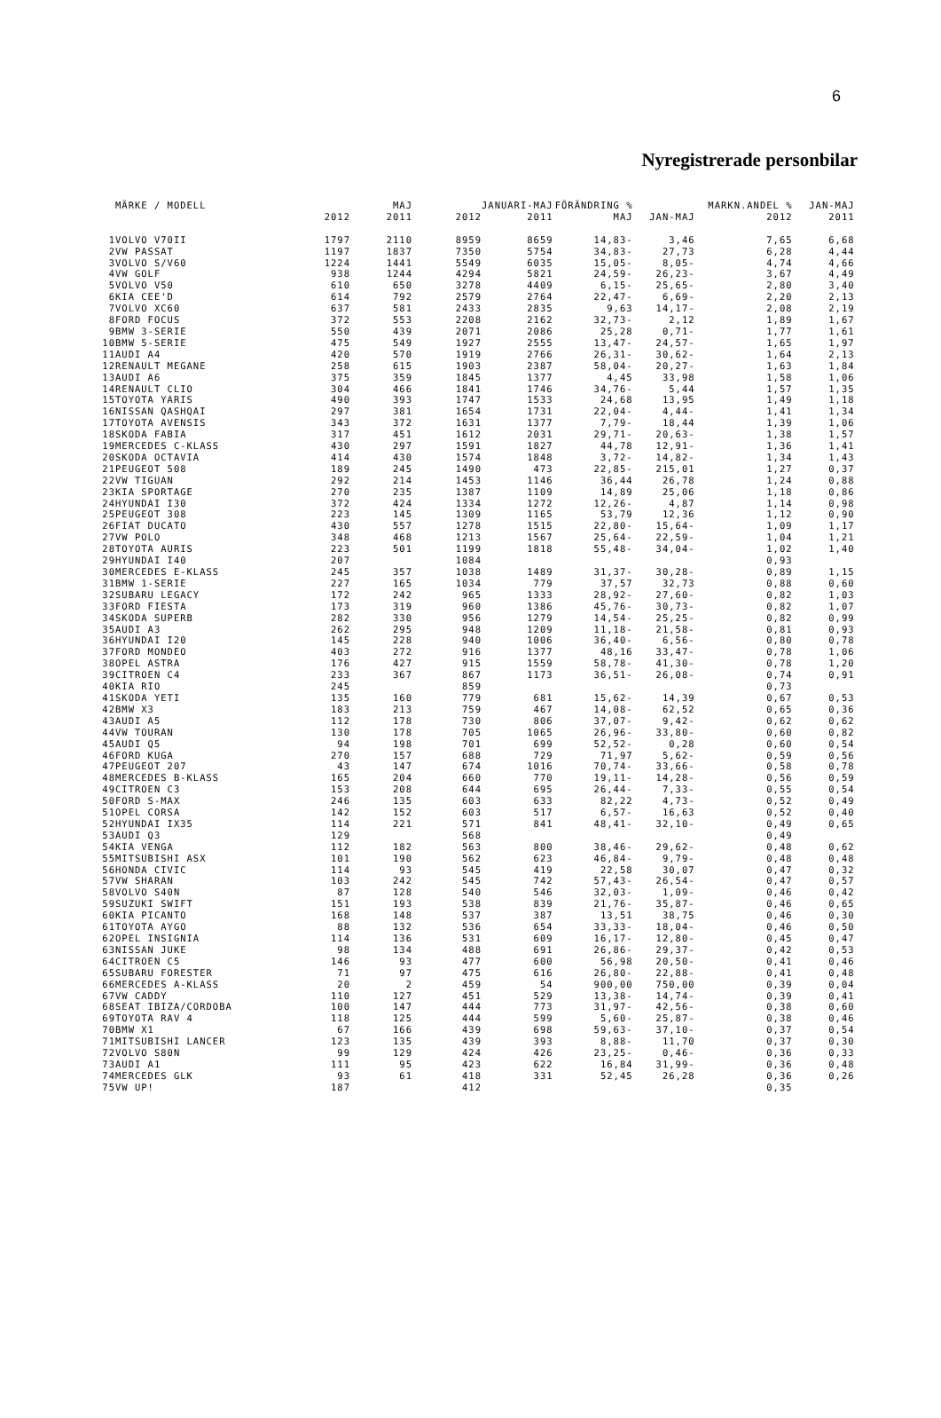6
Nyregistrerade personbilar
| | MÄRKE / MODELL | | MAJ | | JANUARI-MAJ | FÖRÄNDRING % | | MARKN.ANDEL % | JAN-MAJ |
| --- | --- | --- | --- | --- | --- | --- | --- | --- | --- |
| | | 2012 | 2011 | 2012 | 2011 | MAJ | JAN-MAJ | 2012 | 2011 |
| 1 | VOLVO V70II | 1797 | 2110 | 8959 | 8659 | 14,83- | 3,46 | 7,65 | 6,68 |
| 2 | VW PASSAT | 1197 | 1837 | 7350 | 5754 | 34,83- | 27,73 | 6,28 | 4,44 |
| 3 | VOLVO S/V60 | 1224 | 1441 | 5549 | 6035 | 15,05- | 8,05- | 4,74 | 4,66 |
| 4 | VW GOLF | 938 | 1244 | 4294 | 5821 | 24,59- | 26,23- | 3,67 | 4,49 |
| 5 | VOLVO V50 | 610 | 650 | 3278 | 4409 | 6,15- | 25,65- | 2,80 | 3,40 |
| 6 | KIA CEE'D | 614 | 792 | 2579 | 2764 | 22,47- | 6,69- | 2,20 | 2,13 |
| 7 | VOLVO XC60 | 637 | 581 | 2433 | 2835 | 9,63 | 14,17- | 2,08 | 2,19 |
| 8 | FORD FOCUS | 372 | 553 | 2208 | 2162 | 32,73- | 2,12 | 1,89 | 1,67 |
| 9 | BMW 3-SERIE | 550 | 439 | 2071 | 2086 | 25,28 | 0,71- | 1,77 | 1,61 |
| 10 | BMW 5-SERIE | 475 | 549 | 1927 | 2555 | 13,47- | 24,57- | 1,65 | 1,97 |
| 11 | AUDI A4 | 420 | 570 | 1919 | 2766 | 26,31- | 30,62- | 1,64 | 2,13 |
| 12 | RENAULT MEGANE | 258 | 615 | 1903 | 2387 | 58,04- | 20,27- | 1,63 | 1,84 |
| 13 | AUDI A6 | 375 | 359 | 1845 | 1377 | 4,45 | 33,98 | 1,58 | 1,06 |
| 14 | RENAULT CLIO | 304 | 466 | 1841 | 1746 | 34,76- | 5,44 | 1,57 | 1,35 |
| 15 | TOYOTA YARIS | 490 | 393 | 1747 | 1533 | 24,68 | 13,95 | 1,49 | 1,18 |
| 16 | NISSAN QASHQAI | 297 | 381 | 1654 | 1731 | 22,04- | 4,44- | 1,41 | 1,34 |
| 17 | TOYOTA AVENSIS | 343 | 372 | 1631 | 1377 | 7,79- | 18,44 | 1,39 | 1,06 |
| 18 | SKODA FABIA | 317 | 451 | 1612 | 2031 | 29,71- | 20,63- | 1,38 | 1,57 |
| 19 | MERCEDES C-KLASS | 430 | 297 | 1591 | 1827 | 44,78 | 12,91- | 1,36 | 1,41 |
| 20 | SKODA OCTAVIA | 414 | 430 | 1574 | 1848 | 3,72- | 14,82- | 1,34 | 1,43 |
| 21 | PEUGEOT 508 | 189 | 245 | 1490 | 473 | 22,85- | 215,01 | 1,27 | 0,37 |
| 22 | VW TIGUAN | 292 | 214 | 1453 | 1146 | 36,44 | 26,78 | 1,24 | 0,88 |
| 23 | KIA SPORTAGE | 270 | 235 | 1387 | 1109 | 14,89 | 25,06 | 1,18 | 0,86 |
| 24 | HYUNDAI I30 | 372 | 424 | 1334 | 1272 | 12,26- | 4,87 | 1,14 | 0,98 |
| 25 | PEUGEOT 308 | 223 | 145 | 1309 | 1165 | 53,79 | 12,36 | 1,12 | 0,90 |
| 26 | FIAT DUCATO | 430 | 557 | 1278 | 1515 | 22,80- | 15,64- | 1,09 | 1,17 |
| 27 | VW POLO | 348 | 468 | 1213 | 1567 | 25,64- | 22,59- | 1,04 | 1,21 |
| 28 | TOYOTA AURIS | 223 | 501 | 1199 | 1818 | 55,48- | 34,04- | 1,02 | 1,40 |
| 29 | HYUNDAI I40 | 207 | | 1084 | | | | 0,93 | |
| 30 | MERCEDES E-KLASS | 245 | 357 | 1038 | 1489 | 31,37- | 30,28- | 0,89 | 1,15 |
| 31 | BMW 1-SERIE | 227 | 165 | 1034 | 779 | 37,57 | 32,73 | 0,88 | 0,60 |
| 32 | SUBARU LEGACY | 172 | 242 | 965 | 1333 | 28,92- | 27,60- | 0,82 | 1,03 |
| 33 | FORD FIESTA | 173 | 319 | 960 | 1386 | 45,76- | 30,73- | 0,82 | 1,07 |
| 34 | SKODA SUPERB | 282 | 330 | 956 | 1279 | 14,54- | 25,25- | 0,82 | 0,99 |
| 35 | AUDI A3 | 262 | 295 | 948 | 1209 | 11,18- | 21,58- | 0,81 | 0,93 |
| 36 | HYUNDAI I20 | 145 | 228 | 940 | 1006 | 36,40- | 6,56- | 0,80 | 0,78 |
| 37 | FORD MONDEO | 403 | 272 | 916 | 1377 | 48,16 | 33,47- | 0,78 | 1,06 |
| 38 | OPEL ASTRA | 176 | 427 | 915 | 1559 | 58,78- | 41,30- | 0,78 | 1,20 |
| 39 | CITROEN C4 | 233 | 367 | 867 | 1173 | 36,51- | 26,08- | 0,74 | 0,91 |
| 40 | KIA RIO | 245 | | 859 | | | | 0,73 | |
| 41 | SKODA YETI | 135 | 160 | 779 | 681 | 15,62- | 14,39 | 0,67 | 0,53 |
| 42 | BMW X3 | 183 | 213 | 759 | 467 | 14,08- | 62,52 | 0,65 | 0,36 |
| 43 | AUDI A5 | 112 | 178 | 730 | 806 | 37,07- | 9,42- | 0,62 | 0,62 |
| 44 | VW TOURAN | 130 | 178 | 705 | 1065 | 26,96- | 33,80- | 0,60 | 0,82 |
| 45 | AUDI Q5 | 94 | 198 | 701 | 699 | 52,52- | 0,28 | 0,60 | 0,54 |
| 46 | FORD KUGA | 270 | 157 | 688 | 729 | 71,97 | 5,62- | 0,59 | 0,56 |
| 47 | PEUGEOT 207 | 43 | 147 | 674 | 1016 | 70,74- | 33,66- | 0,58 | 0,78 |
| 48 | MERCEDES B-KLASS | 165 | 204 | 660 | 770 | 19,11- | 14,28- | 0,56 | 0,59 |
| 49 | CITROEN C3 | 153 | 208 | 644 | 695 | 26,44- | 7,33- | 0,55 | 0,54 |
| 50 | FORD S-MAX | 246 | 135 | 603 | 633 | 82,22 | 4,73- | 0,52 | 0,49 |
| 51 | OPEL CORSA | 142 | 152 | 603 | 517 | 6,57- | 16,63 | 0,52 | 0,40 |
| 52 | HYUNDAI IX35 | 114 | 221 | 571 | 841 | 48,41- | 32,10- | 0,49 | 0,65 |
| 53 | AUDI Q3 | 129 | | 568 | | | | 0,49 | |
| 54 | KIA VENGA | 112 | 182 | 563 | 800 | 38,46- | 29,62- | 0,48 | 0,62 |
| 55 | MITSUBISHI ASX | 101 | 190 | 562 | 623 | 46,84- | 9,79- | 0,48 | 0,48 |
| 56 | HONDA CIVIC | 114 | 93 | 545 | 419 | 22,58 | 30,07 | 0,47 | 0,32 |
| 57 | VW SHARAN | 103 | 242 | 545 | 742 | 57,43- | 26,54- | 0,47 | 0,57 |
| 58 | VOLVO S40N | 87 | 128 | 540 | 546 | 32,03- | 1,09- | 0,46 | 0,42 |
| 59 | SUZUKI SWIFT | 151 | 193 | 538 | 839 | 21,76- | 35,87- | 0,46 | 0,65 |
| 60 | KIA PICANTO | 168 | 148 | 537 | 387 | 13,51 | 38,75 | 0,46 | 0,30 |
| 61 | TOYOTA AYGO | 88 | 132 | 536 | 654 | 33,33- | 18,04- | 0,46 | 0,50 |
| 62 | OPEL INSIGNIA | 114 | 136 | 531 | 609 | 16,17- | 12,80- | 0,45 | 0,47 |
| 63 | NISSAN JUKE | 98 | 134 | 488 | 691 | 26,86- | 29,37- | 0,42 | 0,53 |
| 64 | CITROEN C5 | 146 | 93 | 477 | 600 | 56,98 | 20,50- | 0,41 | 0,46 |
| 65 | SUBARU FORESTER | 71 | 97 | 475 | 616 | 26,80- | 22,88- | 0,41 | 0,48 |
| 66 | MERCEDES A-KLASS | 20 | 2 | 459 | 54 | 900,00 | 750,00 | 0,39 | 0,04 |
| 67 | VW CADDY | 110 | 127 | 451 | 529 | 13,38- | 14,74- | 0,39 | 0,41 |
| 68 | SEAT IBIZA/CORDOBA | 100 | 147 | 444 | 773 | 31,97- | 42,56- | 0,38 | 0,60 |
| 69 | TOYOTA RAV 4 | 118 | 125 | 444 | 599 | 5,60- | 25,87- | 0,38 | 0,46 |
| 70 | BMW X1 | 67 | 166 | 439 | 698 | 59,63- | 37,10- | 0,37 | 0,54 |
| 71 | MITSUBISHI LANCER | 123 | 135 | 439 | 393 | 8,88- | 11,70 | 0,37 | 0,30 |
| 72 | VOLVO S80N | 99 | 129 | 424 | 426 | 23,25- | 0,46- | 0,36 | 0,33 |
| 73 | AUDI A1 | 111 | 95 | 423 | 622 | 16,84 | 31,99- | 0,36 | 0,48 |
| 74 | MERCEDES GLK | 93 | 61 | 418 | 331 | 52,45 | 26,28 | 0,36 | 0,26 |
| 75 | VW UP! | 187 | | 412 | | | | 0,35 | |